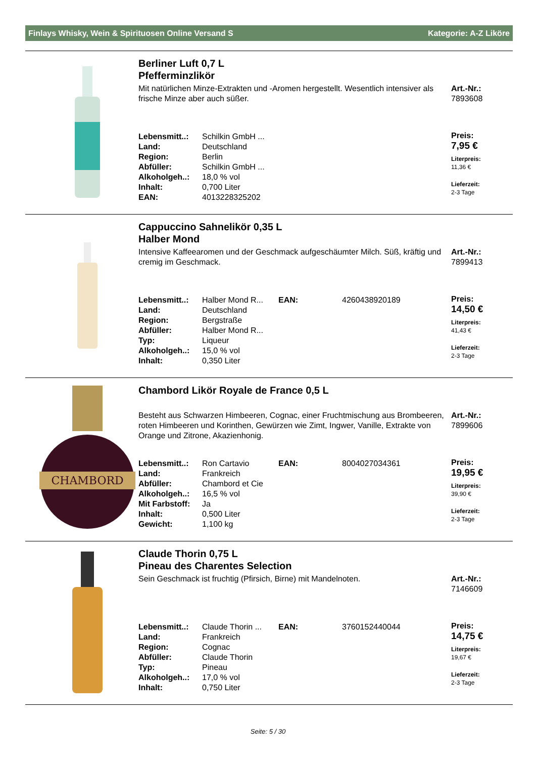Finlays Whisky, Wein & Spirituosen Online Versand S Kategorie: A-Z Liköre
Berliner Luft 0,7 L
Pfefferminzlikör
Mit natürlichen Minze-Extrakten und -Aromen hergestellt. Wesentlich intensiver als frische Minze aber auch süßer.
| Lebensmitt..: | Schilkin GmbH ... |
| Land: | Deutschland |
| Region: | Berlin |
| Abfüller: | Schilkin GmbH ... |
| Alkoholgeh..: | 18,0 % vol |
| Inhalt: | 0,700 Liter |
| EAN: | 4013228325202 |
Art.-Nr.:
7893608
Preis:
7,95 €
Literpreis:
11,36 €
Lieferzeit:
2-3 Tage
Cappuccino Sahnelikör 0,35 L
Halber Mond
Intensive Kaffeearomen und der Geschmack aufgeschäumter Milch. Süß, kräftig und cremig im Geschmack.
| Lebensmitt..: | Halber Mond R... | EAN: | 4260438920189 |
| Land: | Deutschland | | |
| Region: | Bergstraße | | |
| Abfüller: | Halber Mond R... | | |
| Typ: | Liqueur | | |
| Alkoholgeh..: | 15,0 % vol | | |
| Inhalt: | 0,350 Liter | | |
Art.-Nr.:
7899413
Preis:
14,50 €
Literpreis:
41,43 €
Lieferzeit:
2-3 Tage
CHAMBORD
Chambord Likör Royale de France 0,5 L
Besteht aus Schwarzen Himbeeren, Cognac, einer Fruchtmischung aus Brombeeren, roten Himbeeren und Korinthen, Gewürzen wie Zimt, Ingwer, Vanille, Extrakte von Orange und Zitrone, Akazienhonig.
| Lebensmitt..: | Ron Cartavio | EAN: | 8004027034361 |
| Land: | Frankreich | | |
| Abfüller: | Chambord et Cie | | |
| Alkoholgeh..: | 16,5 % vol | | |
| Mit Farbstoff: | Ja | | |
| Inhalt: | 0,500 Liter | | |
| Gewicht: | 1,100 kg | | |
Art.-Nr.:
7899606
Preis:
19,95 €
Literpreis:
39,90 €
Lieferzeit:
2-3 Tage
Claude Thorin 0,75 L
Pineau des Charentes Selection
Sein Geschmack ist fruchtig (Pfirsich, Birne) mit Mandelnoten.
| Lebensmitt..: | Claude Thorin ... | EAN: | 3760152440044 |
| Land: | Frankreich | | |
| Region: | Cognac | | |
| Abfüller: | Claude Thorin | | |
| Typ: | Pineau | | |
| Alkoholgeh..: | 17,0 % vol | | |
| Inhalt: | 0,750 Liter | | |
Art.-Nr.:
7146609
Preis:
14,75 €
Literpreis:
19,67 €
Lieferzeit:
2-3 Tage
Seite: 5 / 30